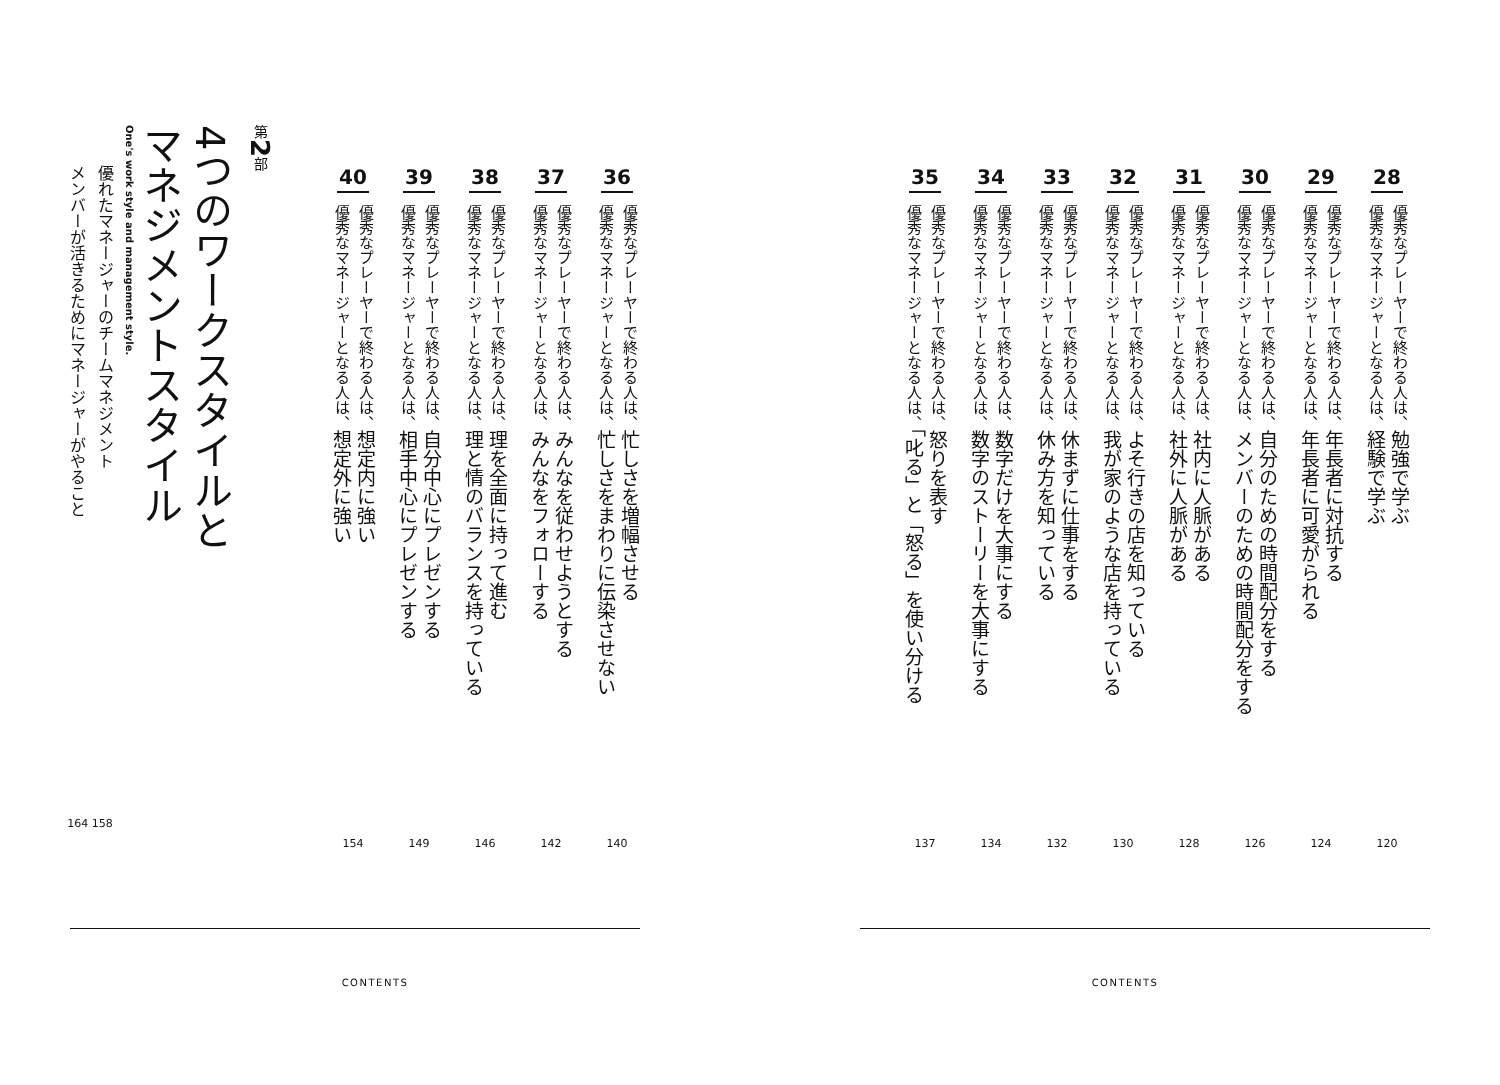28
優秀なプレーヤーで終わる人は、勉強で学ぶ
優秀なマネージャーとなる人は、経験で学ぶ
120
29
優秀なプレーヤーで終わる人は、年長者に対抗する
優秀なマネージャーとなる人は、年長者に可愛がられる
124
30
優秀なプレーヤーで終わる人は、自分のための時間配分をする
優秀なマネージャーとなる人は、メンバーのための時間配分をする
126
31
優秀なプレーヤーで終わる人は、社内に人脈がある
優秀なマネージャーとなる人は、社外に人脈がある
128
32
優秀なプレーヤーで終わる人は、よそ行きの店を知っている
優秀なマネージャーとなる人は、我が家のような店を持っている
130
33
優秀なプレーヤーで終わる人は、休まずに仕事をする
優秀なマネージャーとなる人は、休み方を知っている
132
34
優秀なプレーヤーで終わる人は、数字だけを大事にする
優秀なマネージャーとなる人は、数字のストーリーを大事にする
134
35
優秀なプレーヤーで終わる人は、怒りを表す
優秀なマネージャーとなる人は、「叱る」と「怒る」を使い分ける
137
CONTENTS
36
優秀なプレーヤーで終わる人は、忙しさを増幅させる
優秀なマネージャーとなる人は、忙しさをまわりに伝染させない
140
37
優秀なプレーヤーで終わる人は、みんなを従わせようとする
優秀なマネージャーとなる人は、みんなをフォローする
142
38
優秀なプレーヤーで終わる人は、理を全面に持って進む
優秀なマネージャーとなる人は、理と情のバランスを持っている
146
39
優秀なプレーヤーで終わる人は、自分中心にプレゼンする
優秀なマネージャーとなる人は、相手中心にプレゼンする
149
40
優秀なプレーヤーで終わる人は、想定内に強い
優秀なマネージャーとなる人は、想定外に強い
154
第 2 部
4つのワークスタイルと
マネジメントスタイル
One's work style and management style.
優れたマネージャーのチームマネジメント
メンバーが活きるためにマネージャーがやること
164 158
CONTENTS